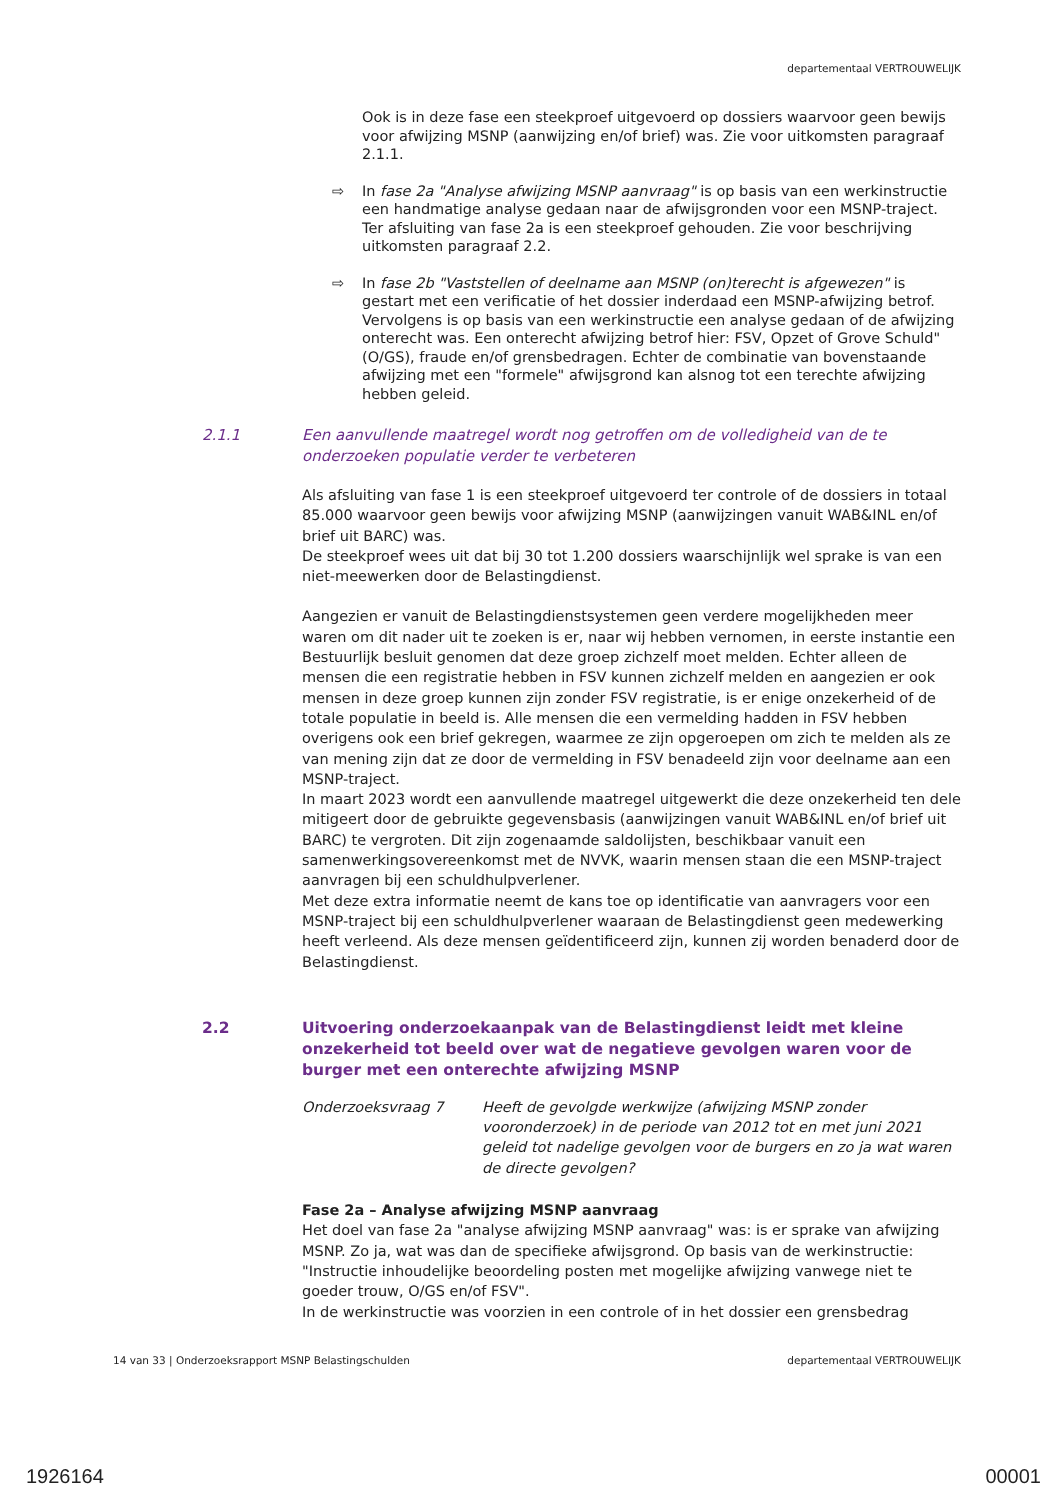departementaal VERTROUWELIJK
Ook is in deze fase een steekproef uitgevoerd op dossiers waarvoor geen bewijs voor afwijzing MSNP (aanwijzing en/of brief) was. Zie voor uitkomsten paragraaf 2.1.1.
⇨ In fase 2a "Analyse afwijzing MSNP aanvraag" is op basis van een werkinstructie een handmatige analyse gedaan naar de afwijsgronden voor een MSNP-traject. Ter afsluiting van fase 2a is een steekproef gehouden. Zie voor beschrijving uitkomsten paragraaf 2.2.
⇨ In fase 2b "Vaststellen of deelname aan MSNP (on)terecht is afgewezen" is gestart met een verificatie of het dossier inderdaad een MSNP-afwijzing betrof. Vervolgens is op basis van een werkinstructie een analyse gedaan of de afwijzing onterecht was. Een onterecht afwijzing betrof hier: FSV, Opzet of Grove Schuld" (O/GS), fraude en/of grensbedragen. Echter de combinatie van bovenstaande afwijzing met een "formele" afwijsgrond kan alsnog tot een terechte afwijzing hebben geleid.
2.1.1 Een aanvullende maatregel wordt nog getroffen om de volledigheid van de te onderzoeken populatie verder te verbeteren
Als afsluiting van fase 1 is een steekproef uitgevoerd ter controle of de dossiers in totaal 85.000 waarvoor geen bewijs voor afwijzing MSNP (aanwijzingen vanuit WAB&INL en/of brief uit BARC) was.
De steekproef wees uit dat bij 30 tot 1.200 dossiers waarschijnlijk wel sprake is van een niet-meewerken door de Belastingdienst.
Aangezien er vanuit de Belastingdienstsystemen geen verdere mogelijkheden meer waren om dit nader uit te zoeken is er, naar wij hebben vernomen, in eerste instantie een Bestuurlijk besluit genomen dat deze groep zichzelf moet melden. Echter alleen de mensen die een registratie hebben in FSV kunnen zichzelf melden en aangezien er ook mensen in deze groep kunnen zijn zonder FSV registratie, is er enige onzekerheid of de totale populatie in beeld is. Alle mensen die een vermelding hadden in FSV hebben overigens ook een brief gekregen, waarmee ze zijn opgeroepen om zich te melden als ze van mening zijn dat ze door de vermelding in FSV benadeeld zijn voor deelname aan een MSNP-traject.
In maart 2023 wordt een aanvullende maatregel uitgewerkt die deze onzekerheid ten dele mitigeert door de gebruikte gegevensbasis (aanwijzingen vanuit WAB&INL en/of brief uit BARC) te vergroten. Dit zijn zogenaamde saldolijsten, beschikbaar vanuit een samenwerkingsovereenkomst met de NVVK, waarin mensen staan die een MSNP-traject aanvragen bij een schuldhulpverlener.
Met deze extra informatie neemt de kans toe op identificatie van aanvragers voor een MSNP-traject bij een schuldhulpverlener waaraan de Belastingdienst geen medewerking heeft verleend. Als deze mensen geïdentificeerd zijn, kunnen zij worden benaderd door de Belastingdienst.
2.2 Uitvoering onderzoekaanpak van de Belastingdienst leidt met kleine onzekerheid tot beeld over wat de negatieve gevolgen waren voor de burger met een onterechte afwijzing MSNP
Onderzoeksvraag 7 Heeft de gevolgde werkwijze (afwijzing MSNP zonder vooronderzoek) in de periode van 2012 tot en met juni 2021 geleid tot nadelige gevolgen voor de burgers en zo ja wat waren de directe gevolgen?
Fase 2a – Analyse afwijzing MSNP aanvraag
Het doel van fase 2a "analyse afwijzing MSNP aanvraag" was: is er sprake van afwijzing MSNP. Zo ja, wat was dan de specifieke afwijsgrond. Op basis van de werkinstructie: "Instructie inhoudelijke beoordeling posten met mogelijke afwijzing vanwege niet te goeder trouw, O/GS en/of FSV".
In de werkinstructie was voorzien in een controle of in het dossier een grensbedrag
14 van 33 | Onderzoeksrapport MSNP Belastingschulden departementaal VERTROUWELIJK
1926164 00001